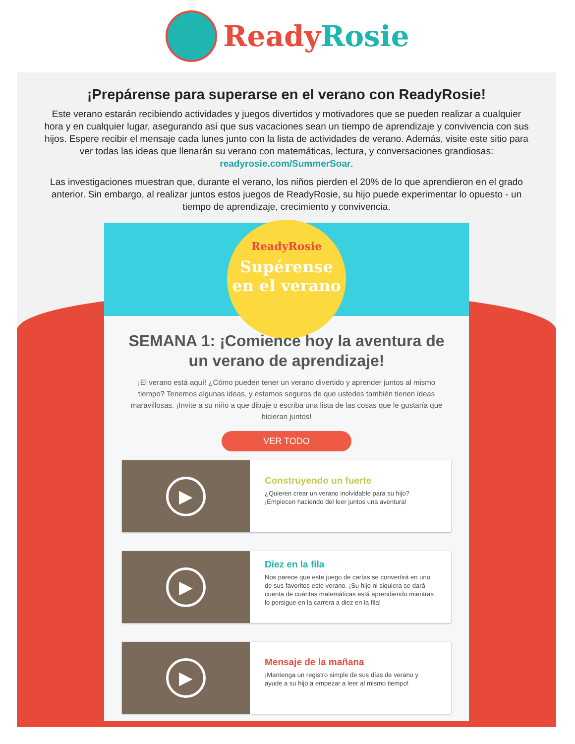ReadyRosie
¡Prepárense para superarse en el verano con ReadyRosie!
Este verano estarán recibiendo actividades y juegos divertidos y motivadores que se pueden realizar a cualquier hora y en cualquier lugar, asegurando así que sus vacaciones sean un tiempo de aprendizaje y convivencia con sus hijos. Espere recibir el mensaje cada lunes junto con la lista de actividades de verano. Además, visite este sitio para ver todas las ideas que llenarán su verano con matemáticas, lectura, y conversaciones grandiosas: readyrosie.com/SummerSoar.
Las investigaciones muestran que, durante el verano, los niños pierden el 20% de lo que aprendieron en el grado anterior. Sin embargo, al realizar juntos estos juegos de ReadyRosie, su hijo puede experimentar lo opuesto - un tiempo de aprendizaje, crecimiento y convivencia.
ReadyRosie
Supérense
en el verano
SEMANA 1: ¡Comience hoy la aventura de un verano de aprendizaje!
¡El verano está aquí! ¿Cómo pueden tener un verano divertido y aprender juntos al mismo tiempo? Tenemos algunas ideas, y estamos seguros de que ustedes también tienen ideas maravillosas. ¡Invite a su niño a que dibuje o escriba una lista de las cosas que le gustaría que hicieran juntos!
VER TODO
▶
Construyendo un fuerte
¿Quieren crear un verano inolvidable para su hijo? ¡Empiecen haciendo del leer juntos una aventura!
▶
Diez en la fila
Nos parece que este juego de cartas se convertirá en uno de sus favoritos este verano. ¡Su hijo ni siquiera se dará cuenta de cuántas matemáticas está aprendiendo mientras lo persigue en la carrera a diez en la fila!
▶
Mensaje de la mañana
¡Mantenga un registro simple de sus días de verano y ayude a su hijo a empezar a leer al mismo tiempo!